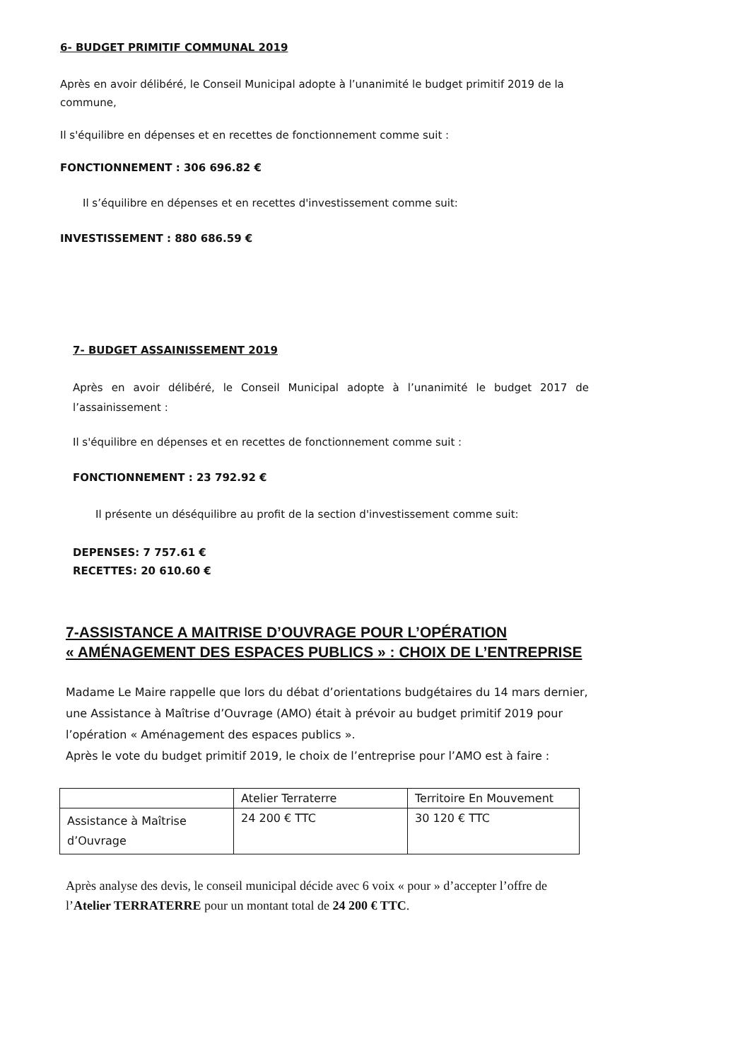6- BUDGET PRIMITIF COMMUNAL 2019
Après en avoir délibéré, le Conseil Municipal adopte à l’unanimité le budget primitif 2019 de la commune,
Il s'équilibre en dépenses et en recettes de fonctionnement comme suit :
FONCTIONNEMENT : 306 696.82 €
Il s’équilibre en dépenses et en recettes d'investissement comme suit:
INVESTISSEMENT : 880 686.59 €
7- BUDGET ASSAINISSEMENT 2019
Après en avoir délibéré, le Conseil Municipal adopte à l’unanimité le budget 2017 de l’assainissement :
Il s'équilibre en dépenses et en recettes de fonctionnement comme suit :
FONCTIONNEMENT : 23 792.92 €
Il présente un déséquilibre au profit de la section d'investissement comme suit:
DEPENSES: 7 757.61 €
RECETTES: 20 610.60 €
7-ASSISTANCE A MAITRISE D’OUVRAGE POUR L’OPÉRATION
« AMÉNAGEMENT DES ESPACES PUBLICS » : CHOIX DE L’ENTREPRISE
Madame Le Maire rappelle que lors du débat d’orientations budgétaires du 14 mars dernier, une Assistance à Maîtrise d’Ouvrage (AMO) était à prévoir au budget primitif 2019 pour l’opération « Aménagement des espaces publics ».
Après le vote du budget primitif 2019, le choix de l’entreprise pour l’AMO est à faire :
| | Atelier Terraterre | Territoire En Mouvement |
| Assistance à Maîtrise d’Ouvrage | 24 200 € TTC | 30 120 € TTC |
Après analyse des devis, le conseil municipal décide avec 6 voix « pour » d’accepter l’offre de l’Atelier TERRATERRE pour un montant total de 24 200 € TTC.